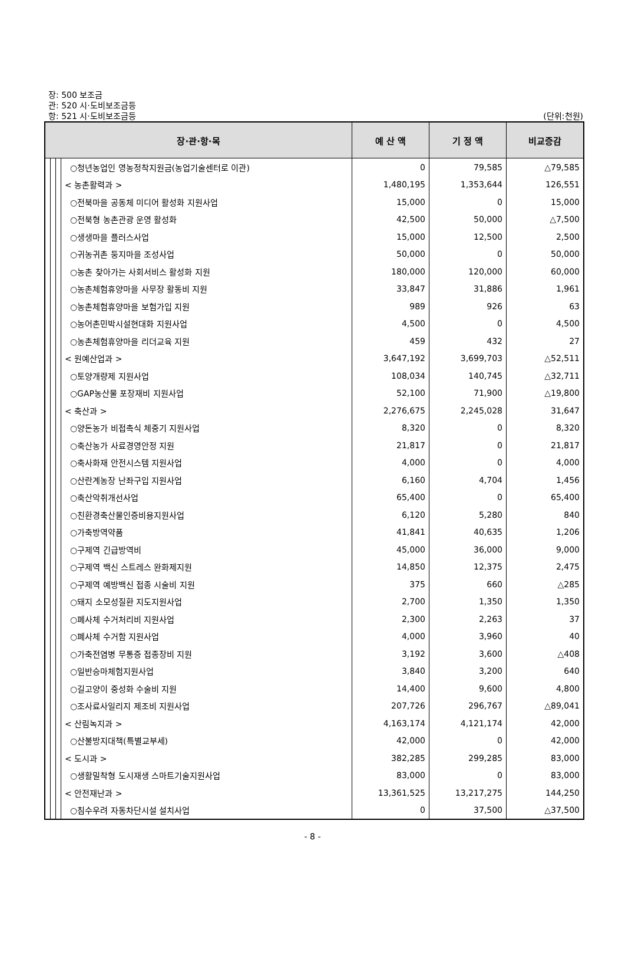장: 500 보조금
관: 520 시·도비보조금등
항: 521 시·도비보조금등
(단위:천원)
| 장·관·항·목 | | | | 예 산 액 | 기 정 액 | 비교증감 |
| --- | --- | --- | --- | --- | --- | --- |
| | | | ○청년농업인 영농정착지원금(농업기술센터로 이관) | 0 | 79,585 | △79,585 |
| | | | < 농촌활력과 > | 1,480,195 | 1,353,644 | 126,551 |
| | | | ○전북마을 공동체 미디어 활성화 지원사업 | 15,000 | 0 | 15,000 |
| | | | ○전북형 농촌관광 운영 활성화 | 42,500 | 50,000 | △7,500 |
| | | | ○생생마을 플러스사업 | 15,000 | 12,500 | 2,500 |
| | | | ○귀농귀촌 둥지마을 조성사업 | 50,000 | 0 | 50,000 |
| | | | ○농촌 찾아가는 사회서비스 활성화 지원 | 180,000 | 120,000 | 60,000 |
| | | | ○농촌체험휴양마을 사무장 활동비 지원 | 33,847 | 31,886 | 1,961 |
| | | | ○농촌체험휴양마을 보험가입 지원 | 989 | 926 | 63 |
| | | | ○농어촌민박시설현대화 지원사업 | 4,500 | 0 | 4,500 |
| | | | ○농촌체험휴양마을 리더교육 지원 | 459 | 432 | 27 |
| | | | < 원예산업과 > | 3,647,192 | 3,699,703 | △52,511 |
| | | | ○토양개량제 지원사업 | 108,034 | 140,745 | △32,711 |
| | | | ○GAP농산물 포장재비 지원사업 | 52,100 | 71,900 | △19,800 |
| | | | < 축산과 > | 2,276,675 | 2,245,028 | 31,647 |
| | | | ○양돈농가 비접촉식 체중기 지원사업 | 8,320 | 0 | 8,320 |
| | | | ○축산농가 사료경영안정 지원 | 21,817 | 0 | 21,817 |
| | | | ○축사화재 안전시스템 지원사업 | 4,000 | 0 | 4,000 |
| | | | ○산란계농장 난좌구입 지원사업 | 6,160 | 4,704 | 1,456 |
| | | | ○축산악취개선사업 | 65,400 | 0 | 65,400 |
| | | | ○친환경축산물인증비용지원사업 | 6,120 | 5,280 | 840 |
| | | | ○가축방역약품 | 41,841 | 40,635 | 1,206 |
| | | | ○구제역 긴급방역비 | 45,000 | 36,000 | 9,000 |
| | | | ○구제역 백신 스트레스 완화제지원 | 14,850 | 12,375 | 2,475 |
| | | | ○구제역 예방백신 접종 시술비 지원 | 375 | 660 | △285 |
| | | | ○돼지 소모성질환 지도지원사업 | 2,700 | 1,350 | 1,350 |
| | | | ○폐사체 수거처리비 지원사업 | 2,300 | 2,263 | 37 |
| | | | ○폐사체 수거함 지원사업 | 4,000 | 3,960 | 40 |
| | | | ○가축전염병 무통증 접종장비 지원 | 3,192 | 3,600 | △408 |
| | | | ○일반승마체험지원사업 | 3,840 | 3,200 | 640 |
| | | | ○길고양이 중성화 수술비 지원 | 14,400 | 9,600 | 4,800 |
| | | | ○조사료사일리지 제조비 지원사업 | 207,726 | 296,767 | △89,041 |
| | | | < 산림녹지과 > | 4,163,174 | 4,121,174 | 42,000 |
| | | | ○산불방지대책(특별교부세) | 42,000 | 0 | 42,000 |
| | | | < 도시과 > | 382,285 | 299,285 | 83,000 |
| | | | ○생활밀착형 도시재생 스마트기술지원사업 | 83,000 | 0 | 83,000 |
| | | | < 안전재난과 > | 13,361,525 | 13,217,275 | 144,250 |
| | | | ○침수우려 자동차단시설 설치사업 | 0 | 37,500 | △37,500 |
- 8 -